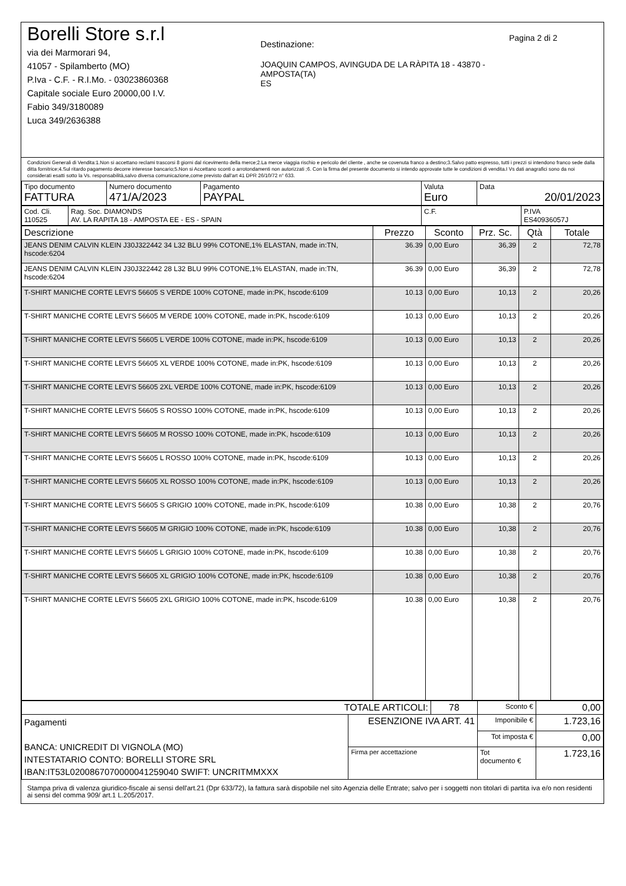Borelli Store s.r.l
via dei Marmorari 94,
41057 - Spilamberto (MO)
P.Iva - C.F. - R.I.Mo. - 03023860368
Capitale sociale Euro 20000,00 I.V.
Fabio 349/3180089
Luca 349/2636388
Destinazione:
JOAQUIN CAMPOS, AVINGUDA DE LA RÀPITA 18 - 43870 - AMPOSTA(TA)
ES
Pagina 2 di 2
Condizioni Generali di Vendita:1.Non si accettano reclami trascorsi 8 giorni dal ricevimento della merce;2.La merce viaggia rischio e pericolo del cliente , anche se covenuta franco a destino;3.Salvo patto espresso, tutti i prezzi si intendono franco sede dalla ditta fornitrice;4.Sul ritardo pagamento decorre interesse bancario;5.Non si Accettano sconti o arrotondamenti non autorizzati ;6. Con la firma del presente documento si intendo approvate tutte le condizioni di vendita.I Vs dati anagrafici sono da noi considerati esatti sotto la Vs. responsabilità,salvo diversa comunicazione,come previsto dall'art 41 DPR 26/10/72 n° 633.
| Tipo documento FATTURA | Numero documento 471/A/2023 | Pagamento PAYPAL | Valuta Euro | Data 20/01/2023 |
| Cod. Cli. 110525 | Rag. Soc. DIAMONDS AV. LA RAPITA 18 - AMPOSTA EE - ES - SPAIN | C.F. | P.IVA ES40936057J |
| Descrizione | Prezzo | Sconto | Prz. Sc. | Qtà | Totale |
| --- | --- | --- | --- | --- | --- |
| JEANS DENIM CALVIN KLEIN J30J322442 34 L32 BLU 99% COTONE,1% ELASTAN, made in:TN, hscode:6204 | 36.39 | 0,00 Euro | 36,39 | 2 | 72,78 |
| JEANS DENIM CALVIN KLEIN J30J322442 28 L32 BLU 99% COTONE,1% ELASTAN, made in:TN, hscode:6204 | 36.39 | 0,00 Euro | 36,39 | 2 | 72,78 |
| T-SHIRT MANICHE CORTE LEVI'S 56605 S VERDE 100% COTONE, made in:PK, hscode:6109 | 10.13 | 0,00 Euro | 10,13 | 2 | 20,26 |
| T-SHIRT MANICHE CORTE LEVI'S 56605 M VERDE 100% COTONE, made in:PK, hscode:6109 | 10.13 | 0,00 Euro | 10,13 | 2 | 20,26 |
| T-SHIRT MANICHE CORTE LEVI'S 56605 L VERDE 100% COTONE, made in:PK, hscode:6109 | 10.13 | 0,00 Euro | 10,13 | 2 | 20,26 |
| T-SHIRT MANICHE CORTE LEVI'S 56605 XL VERDE 100% COTONE, made in:PK, hscode:6109 | 10.13 | 0,00 Euro | 10,13 | 2 | 20,26 |
| T-SHIRT MANICHE CORTE LEVI'S 56605 2XL VERDE 100% COTONE, made in:PK, hscode:6109 | 10.13 | 0,00 Euro | 10,13 | 2 | 20,26 |
| T-SHIRT MANICHE CORTE LEVI'S 56605 S ROSSO 100% COTONE, made in:PK, hscode:6109 | 10.13 | 0,00 Euro | 10,13 | 2 | 20,26 |
| T-SHIRT MANICHE CORTE LEVI'S 56605 M ROSSO 100% COTONE, made in:PK, hscode:6109 | 10.13 | 0,00 Euro | 10,13 | 2 | 20,26 |
| T-SHIRT MANICHE CORTE LEVI'S 56605 L ROSSO 100% COTONE, made in:PK, hscode:6109 | 10.13 | 0,00 Euro | 10,13 | 2 | 20,26 |
| T-SHIRT MANICHE CORTE LEVI'S 56605 XL ROSSO 100% COTONE, made in:PK, hscode:6109 | 10.13 | 0,00 Euro | 10,13 | 2 | 20,26 |
| T-SHIRT MANICHE CORTE LEVI'S 56605 S GRIGIO 100% COTONE, made in:PK, hscode:6109 | 10.38 | 0,00 Euro | 10,38 | 2 | 20,76 |
| T-SHIRT MANICHE CORTE LEVI'S 56605 M GRIGIO 100% COTONE, made in:PK, hscode:6109 | 10.38 | 0,00 Euro | 10,38 | 2 | 20,76 |
| T-SHIRT MANICHE CORTE LEVI'S 56605 L GRIGIO 100% COTONE, made in:PK, hscode:6109 | 10.38 | 0,00 Euro | 10,38 | 2 | 20,76 |
| T-SHIRT MANICHE CORTE LEVI'S 56605 XL GRIGIO 100% COTONE, made in:PK, hscode:6109 | 10.38 | 0,00 Euro | 10,38 | 2 | 20,76 |
| T-SHIRT MANICHE CORTE LEVI'S 56605 2XL GRIGIO 100% COTONE, made in:PK, hscode:6109 | 10.38 | 0,00 Euro | 10,38 | 2 | 20,76 |
| TOTALE ARTICOLI: | | 78 | Sconto € | 0,00 |
| Pagamenti BANCA: UNICREDIT DI VIGNOLA (MO) INTESTATARIO CONTO: BORELLI STORE SRL IBAN:IT53L0200867070000041259040 SWIFT: UNCRITMMXXX | ESENZIONE IVA ART. 41 | | Imponibile € | 1.723,16 |
| | | | Tot imposta € | 0,00 |
| | Firma per accettazione | | Tot documento € | 1.723,16 |
Stampa priva di valenza giuridico-fiscale ai sensi dell'art.21 (Dpr 633/72), la fattura sarà dispobile nel sito Agenzia delle Entrate; salvo per i soggetti non titolari di partita iva e/o non residenti ai sensi del comma 909/ art.1 L.205/2017.